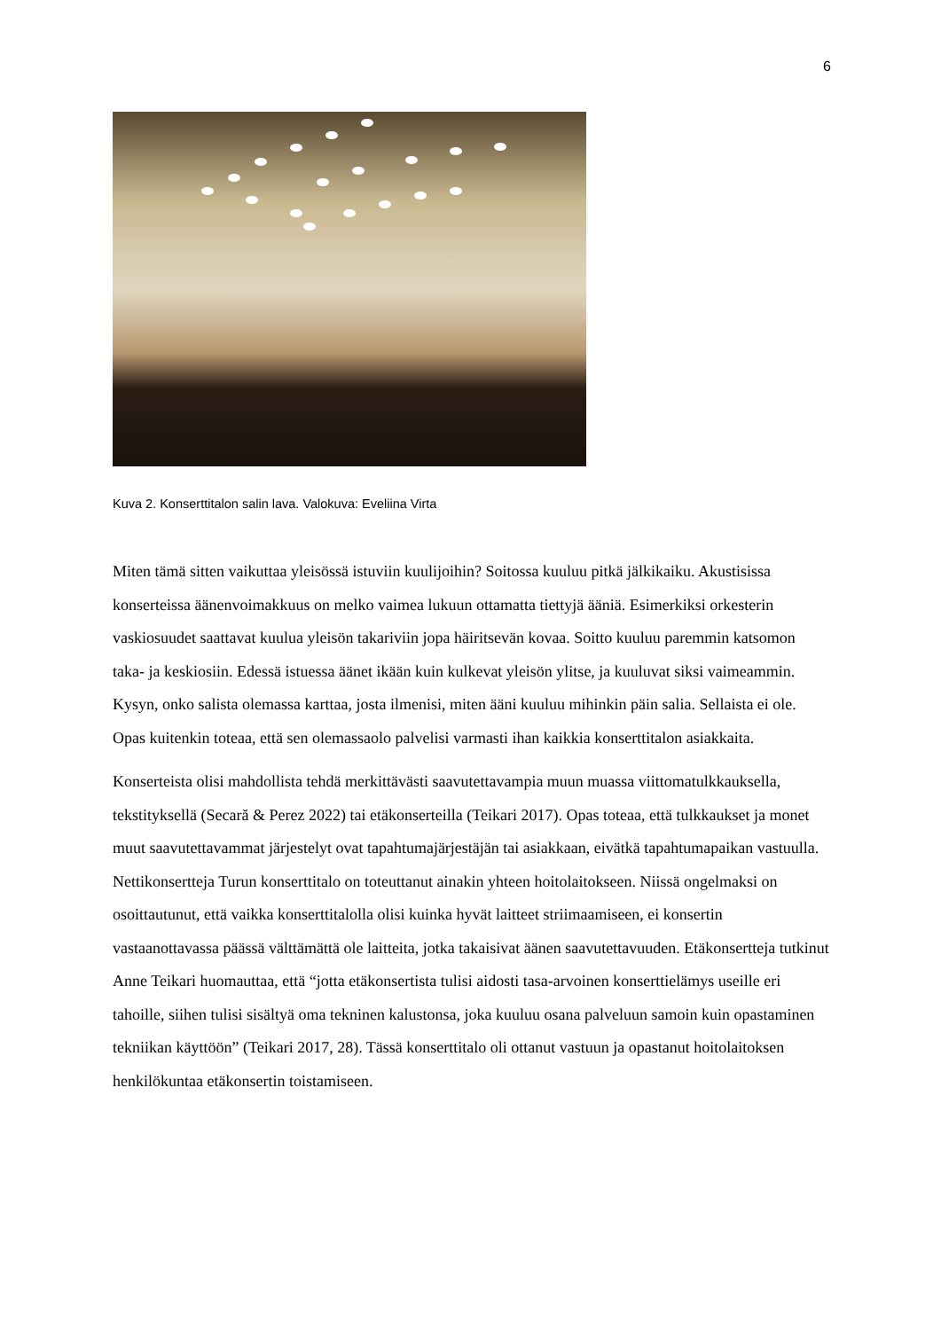6
Kuva 2. Konserttitalon salin lava. Valokuva: Eveliina Virta
Miten tämä sitten vaikuttaa yleisössä istuviin kuulijoihin? Soitossa kuuluu pitkä jälkikaiku. Akustisissa konserteissa äänenvoimakkuus on melko vaimea lukuun ottamatta tiettyjä ääniä. Esimerkiksi orkesterin vaskiosuudet saattavat kuulua yleisön takariviin jopa häiritsevän kovaa. Soitto kuuluu paremmin katsomon taka- ja keskiosiin. Edessä istuessa äänet ikään kuin kulkevat yleisön ylitse, ja kuuluvat siksi vaimeammin. Kysyn, onko salista olemassa karttaa, josta ilmenisi, miten ääni kuuluu mihinkin päin salia. Sellaista ei ole. Opas kuitenkin toteaa, että sen olemassaolo palvelisi varmasti ihan kaikkia konserttitalon asiakkaita.
Konserteista olisi mahdollista tehdä merkittävästi saavutettavampia muun muassa viittomatulkkauksella, tekstityksellä (Secară & Perez 2022) tai etäkonserteilla (Teikari 2017). Opas toteaa, että tulkkaukset ja monet muut saavutettavammat järjestelyt ovat tapahtumajärjestäjän tai asiakkaan, eivätkä tapahtumapaikan vastuulla. Nettikonsertteja Turun konserttitalo on toteuttanut ainakin yhteen hoitolaitokseen. Niissä ongelmaksi on osoittautunut, että vaikka konserttitalolla olisi kuinka hyvät laitteet striimaamiseen, ei konsertin vastaanottavassa päässä välttämättä ole laitteita, jotka takaisivat äänen saavutettavuuden. Etäkonsertteja tutkinut Anne Teikari huomauttaa, että “jotta etäkonsertista tulisi aidosti tasa-arvoinen konserttielämys useille eri tahoille, siihen tulisi sisältyä oma tekninen kalustonsa, joka kuuluu osana palveluun samoin kuin opastaminen tekniikan käyttöön” (Teikari 2017, 28). Tässä konserttitalo oli ottanut vastuun ja opastanut hoitolaitoksen henkilökuntaa etäkonsertin toistamiseen.